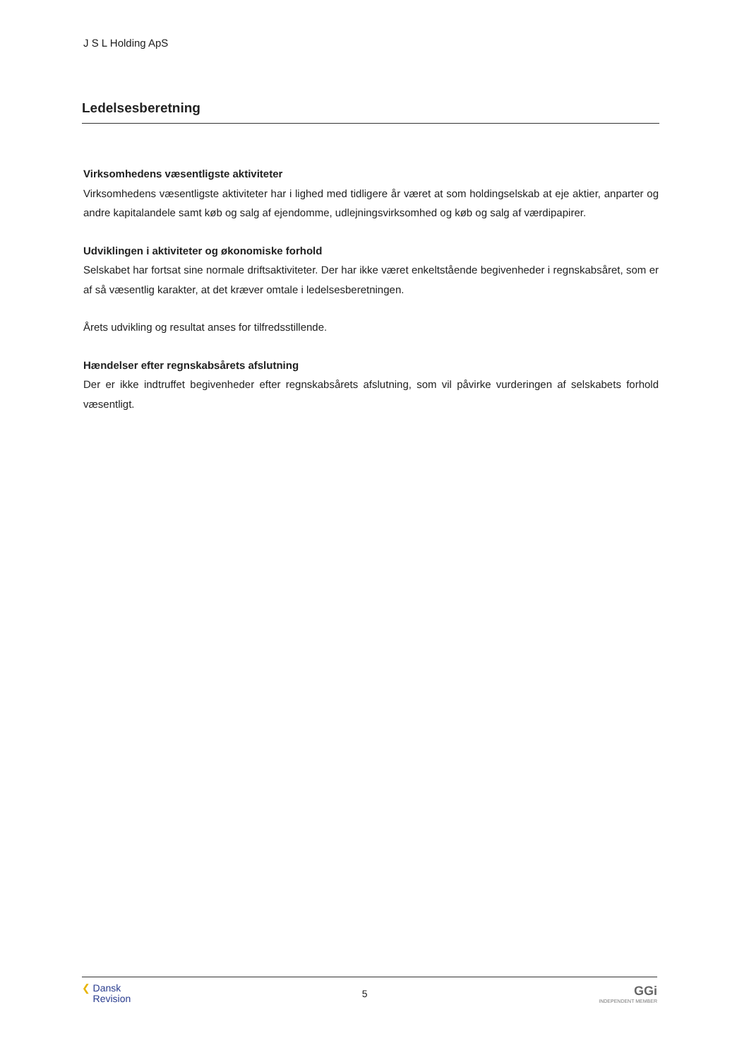J S L Holding ApS
Ledelsesberetning
Virksomhedens væsentligste aktiviteter
Virksomhedens væsentligste aktiviteter har i lighed med tidligere år været at som holdingselskab at eje aktier, anparter og andre kapitalandele samt køb og salg af ejendomme, udlejningsvirksomhed og køb og salg af værdipapirer.
Udviklingen i aktiviteter og økonomiske forhold
Selskabet har fortsat sine normale driftsaktiviteter. Der har ikke været enkeltstående begivenheder i regnskabsåret, som er af så væsentlig karakter, at det kræver omtale i ledelsesberetningen.
Årets udvikling og resultat anses for tilfredsstillende.
Hændelser efter regnskabsårets afslutning
Der er ikke indtruffet begivenheder efter regnskabsårets afslutning, som vil påvirke vurderingen af selskabets forhold væsentligt.
❮ Dansk
Revision
5
GGi
INDEPENDENT MEMBER